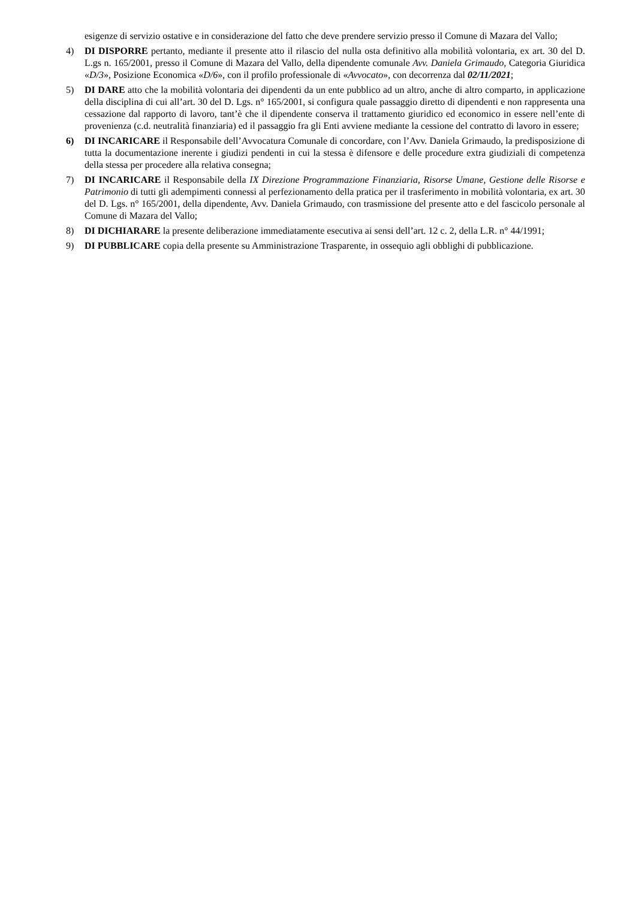esigenze di servizio ostative e in considerazione del fatto che deve prendere servizio presso il Comune di Mazara del Vallo;
4) DI DISPORRE pertanto, mediante il presente atto il rilascio del nulla osta definitivo alla mobilità volontaria, ex art. 30 del D. L.gs n. 165/2001, presso il Comune di Mazara del Vallo, della dipendente comunale Avv. Daniela Grimaudo, Categoria Giuridica «D/3», Posizione Economica «D/6», con il profilo professionale di «Avvocato», con decorrenza dal 02/11/2021;
5) DI DARE atto che la mobilità volontaria dei dipendenti da un ente pubblico ad un altro, anche di altro comparto, in applicazione della disciplina di cui all’art. 30 del D. Lgs. n° 165/2001, si configura quale passaggio diretto di dipendenti e non rappresenta una cessazione dal rapporto di lavoro, tant’è che il dipendente conserva il trattamento giuridico ed economico in essere nell’ente di provenienza (c.d. neutralità finanziaria) ed il passaggio fra gli Enti avviene mediante la cessione del contratto di lavoro in essere;
6) DI INCARICARE il Responsabile dell’Avvocatura Comunale di concordare, con l’Avv. Daniela Grimaudo, la predisposizione di tutta la documentazione inerente i giudizi pendenti in cui la stessa è difensore e delle procedure extra giudiziali di competenza della stessa per procedere alla relativa consegna;
7) DI INCARICARE il Responsabile della IX Direzione Programmazione Finanziaria, Risorse Umane, Gestione delle Risorse e Patrimonio di tutti gli adempimenti connessi al perfezionamento della pratica per il trasferimento in mobilità volontaria, ex art. 30 del D. Lgs. n° 165/2001, della dipendente, Avv. Daniela Grimaudo, con trasmissione del presente atto e del fascicolo personale al Comune di Mazara del Vallo;
8) DI DICHIARARE la presente deliberazione immediatamente esecutiva ai sensi dell’art. 12 c. 2, della L.R. n° 44/1991;
9) DI PUBBLICARE copia della presente su Amministrazione Trasparente, in ossequio agli obblighi di pubblicazione.